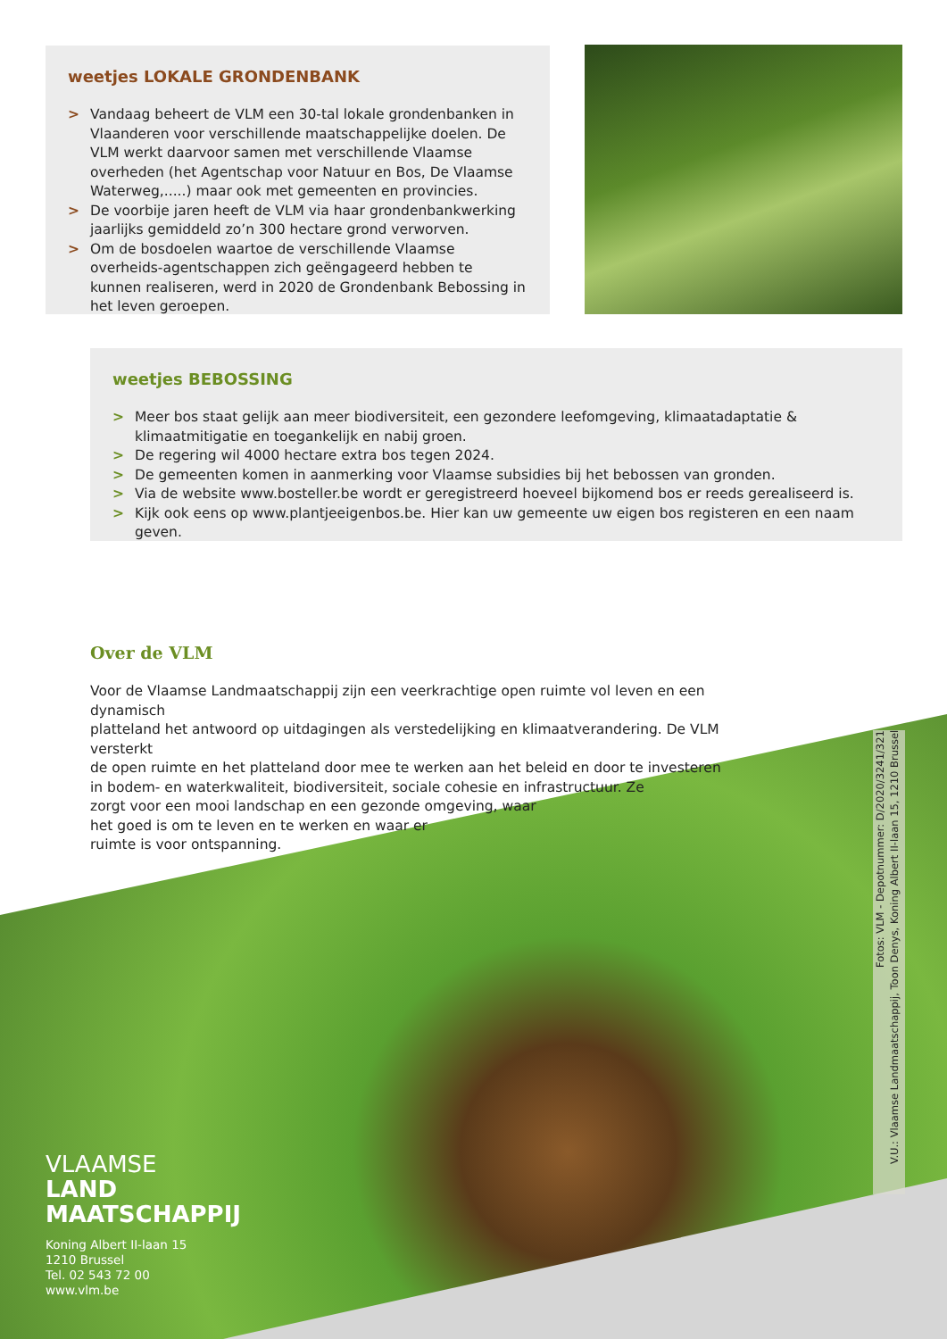weetjes LOKALE GRONDENBANK
> Vandaag beheert de VLM een 30-tal lokale grondenbanken in Vlaanderen voor verschillende maatschappelijke doelen. De VLM werkt daarvoor samen met verschillende Vlaamse overheden (het Agentschap voor Natuur en Bos, De Vlaamse Waterweg,.....) maar ook met gemeenten en provincies.
> De voorbije jaren heeft de VLM via haar grondenbankwerking jaarlijks gemiddeld zo’n 300 hectare grond verworven.
> Om de bosdoelen waartoe de verschillende Vlaamse overheids-agentschappen zich geëngageerd hebben te kunnen realiseren, werd in 2020 de Grondenbank Bebossing in het leven geroepen.
weetjes BEBOSSING
> Meer bos staat gelijk aan meer biodiversiteit, een gezondere leefomgeving, klimaatadaptatie & klimaatmitigatie en toegankelijk en nabij groen.
> De regering wil 4000 hectare extra bos tegen 2024.
> De gemeenten komen in aanmerking voor Vlaamse subsidies bij het bebossen van gronden.
> Via de website www.bosteller.be wordt er geregistreerd hoeveel bijkomend bos er reeds gerealiseerd is.
> Kijk ook eens op www.plantjeeigenbos.be. Hier kan uw gemeente uw eigen bos registeren en een naam geven.
Over de VLM
Voor de Vlaamse Landmaatschappij zijn een veerkrachtige open ruimte vol leven en een dynamisch
platteland het antwoord op uitdagingen als verstedelijking en klimaatverandering. De VLM versterkt
de open ruimte en het platteland door mee te werken aan het beleid en door te investeren
in bodem- en waterkwaliteit, biodiversiteit, sociale cohesie en infrastructuur. Ze
zorgt voor een mooi landschap en een gezonde omgeving, waar
het goed is om te leven en te werken en waar er
ruimte is voor ontspanning.
Fotos: VLM - Depotnummer: D/2020/3241/321
V.U.: Vlaamse Landmaatschappij, Toon Denys, Koning Albert II-laan 15, 1210 Brussel
VLAAMSE
LAND
MAATSCHAPPIJ
Koning Albert II-laan 15
1210 Brussel
Tel. 02 543 72 00
www.vlm.be